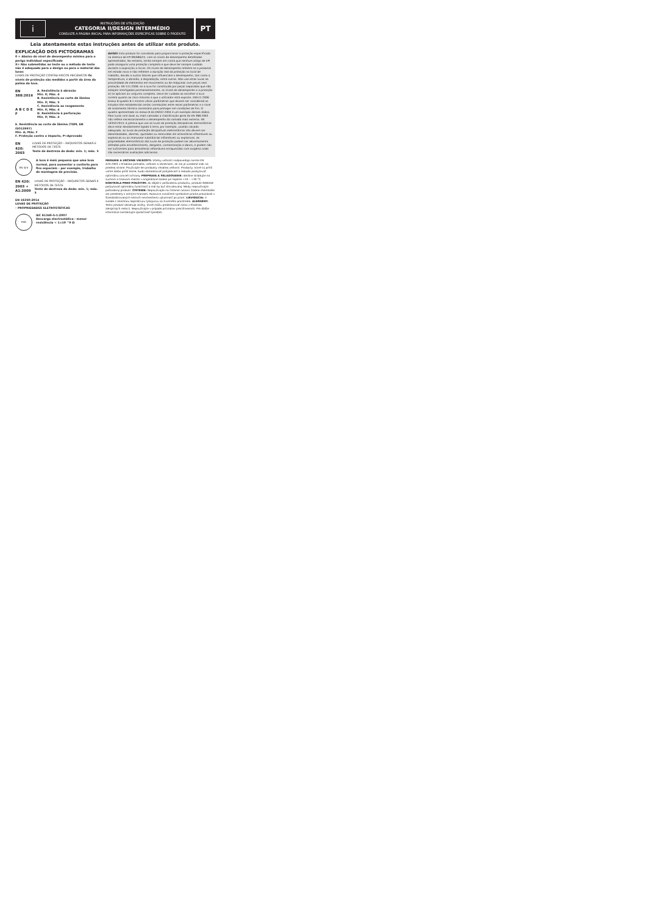i
INSTRUÇÕES DE UTILIZAÇÃO
CATEGORIA II/DESIGN INTERMÉDIO
CONSULTE A PÁGINA INICIAL PARA INFORMAÇÕES ESPECÍFICAS SOBRE O PRODUTO
PT
Leia atentamente estas instruções antes de utilizar este produto.
EXPLICAÇÃO DOS PICTOGRAMAS
0 = Abaixo do nível de desempenho mínimo para o perigo individual especificado
X= Não submetidas ao teste ou o método de teste não é adequado para o design ou para o material das luvas
LUVAS DE PROTEÇÃO CONTRA RISCOS MECÂNICOS Os níveis de proteção são medidos a partir da área da palma da luva.
EN 388:2016
A B C D E F
A. Resistência à abrasão
Mín. 0; Máx. 4
B. Resistência ao corte de lâmina
Mín. 0; Máx. 5
C. Resistência ao rasgamento
Mín. 0; Máx. 4
D. Resistência à perfuração
Mín. 0; Máx. 4
E. Resistência ao corte de lâmina (TDM, EN ISO13997)
Mín. A; Máx. F
F. Proteção contra o impacto, P=Aprovado
EN 420: 2003
LUVAS DE PROTEÇÃO – REQUISITOS GERAIS E MÉTODOS DE TESTE
Teste de destreza do dedo: mín. 1; máx. 5
EN 420
A luva é mais pequena que uma luva normal, para aumentar o conforto para fins especiais – por exemplo, trabalho de montagem de precisão.
EN 420: 2003 + A1:2009
LUVAS DE PROTEÇÃO – REQUISITOS GERAIS E MÉTODOS DE TESTE
Teste de destreza do dedo: mín. 1; máx. 5
EN 16350:2014
LUVAS DE PROTEÇÃO
– PROPRIEDADES ELETROSTÁTICAS
ESD
IEC 61340-5-1:2007
Descarga electrostática - menor resistência < 1×10 ^9 Ω
AVISO! Este produto foi concebido para proporcionar a proteção especificada na diretiva de EPI 89/686/CE, com os níveis de desempenho detalhados apresentados. No entanto, tenha sempre em conta que nenhum artigo de EPI pode assegurar uma proteção completa e que deve ter sempre cuidado durante a exposição a riscos. Os níveis de desempenho referem-se a produtos em estado novo e não refletem a duração real da proteção no local de trabalho, devido a outros fatores que influenciam o desempenho, tais como a temperatura, a abrasão, a degradação, entre outros. Não use estas luvas na proximidade de elementos em movimento ou de máquinas com peças sem proteção. EN 511:2006: se a luva for constituída por peças separadas que não estejam interligadas permanentemente, os níveis de desempenho e a proteção só se aplicam ao conjunto completo. Deve ter cuidado ao escolher a luva correta quanto ao risco máximo a que o utilizador está exposto. EN511:2006 Anexo B quadro B.1 mostra vários parâmetros que devem ser considerad os. Estudos têm estabelecido certas correlações entre esses parâmetros e o nível de isolamento térmico necessário para proteger em condições de frio. O quadro apresentado no Anexo B da EN342:2004 é um exemplo desses dados. Para luvas com duas ou mais camadas a classificação geral da EN 388:2003 não reflete necessariamente o desempenho da camada mais externa. EN 16350:2014: A pessoa que usa as luvas de proteção dissipativas eletrostáticas deve estar devidamente ligada à terra, por exemplo, usando calçado adequado. As luvas de proteção dissipativas eletrostáticas não devem ser desembaladas, abertas, ajustadas ou removidas em atmosferas inflamáveis ou explosivas ou ao manusear substâncias inflamáveis ou explosivas. As propriedades eletrostáticas das luvas de proteção podem ser adversamente afetadas pelo envelhecimento, desgaste, contaminação e danos, e podem não ser suficientes para atmosferas inflamáveis enriquecidas com oxigénio onde são necessárias avaliações adicionais.
MERANIE A URČENIE VEĽKOSTI: Všetky veľkosti zodpovedajú norme EN 420:2003 z hľadiska pohodlia, veľkosti a obratnosti, ak nie je uvedené inak na prednej strane. Používajte len produkty vhodnej veľkosti. Produkty, ktoré sú príliš voľné alebo príliš tesné, budú obmedzovať pohyblivosť a nebudú poskytovať optimálnu úroveň ochrany. PREPRAVA A SKLADOVANIE: Ideálne skladujte na suchom a tmavom mieste v originálnom balení pri teplote +10 – +30 °C. KONTROLA PRED POUŽITÍM: Ak dôjde k poškodeniu produktu, produkt NEBUDE poskytovať optimálnu funkčnosť a mal by byť zlikvidovaný. Nikdy nepoužívajte poškodený produkt. ČISTENIE: Nepoužívajte na čistenie rukavíc žiadne chemikálie ani predmety s ostrými hranami. Rukavice označené symbolom prania preukázali v štandardizovaných testoch nezmenšenú výkonnosť po praní. LIKVIDÁCIA: V súlade s miestnou legislatívou týkajúcou sa životného prostredia. ALERGÉNY: Tento produkt obsahuje zložky, ktoré môžu predstavovať riziko z hľadiska alergických reakcií. Nepoužívajte v prípade príznakov precitlivenosti. Pre ďalšie informácie kontaktujte spoločnosť Ejendals.